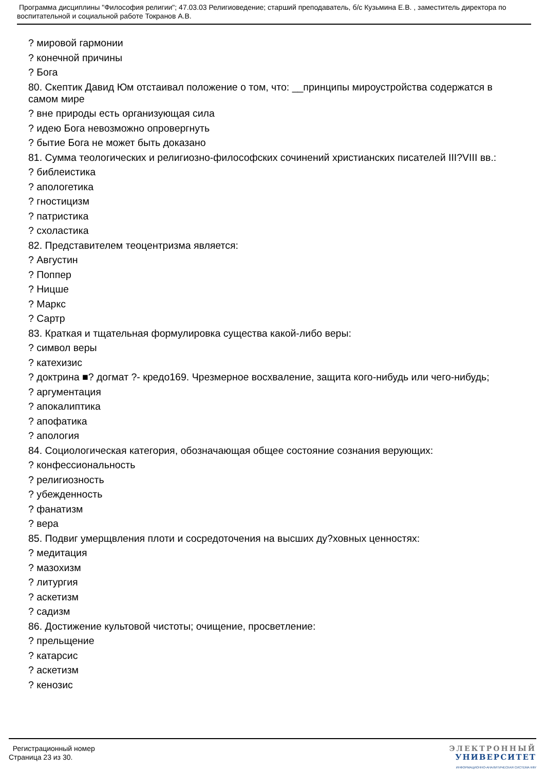Программа дисциплины "Философия религии"; 47.03.03 Религиоведение; старший преподаватель, б/с Кузьмина Е.В. , заместитель директора по воспитательной и социальной работе Токранов А.В.
? мировой гармонии
? конечной причины
? Бога
80. Скептик Давид Юм отстаивал положение о том, что: __принципы мироустройства содержатся в самом мире
? вне природы есть организующая сила
? идею Бога невозможно опровергнуть
? бытие Бога не может быть доказано
81. Сумма теологических и религиозно-философских сочинений христианских писателей III?VIII вв.:
? библеистика
? апологетика
? гностицизм
? патристика
? схоластика
82. Представителем теоцентризма является:
? Августин
? Поппер
? Ницше
? Маркс
? Сартр
83. Краткая и тщательная формулировка существа какой-либо веры:
? символ веры
? катехизис
? доктрина ■? догмат ?- кредо169. Чрезмерное восхваление, защита кого-нибудь или чего-нибудь;
? аргументация
? апокалиптика
? апофатика
? апология
84. Социологическая категория, обозначающая общее состояние сознания верующих:
? конфессиональность
? религиозность
? убежденность
? фанатизм
? вера
85. Подвиг умерщвления плоти и сосредоточения на высших ду?ховных ценностях:
? медитация
? мазохизм
? литургия
? аскетизм
? садизм
86. Достижение культовой чистоты; очищение, просветление:
? прельщение
? катарсис
? аскетизм
? кенозис
Регистрационный номер
Страница 23 из 30.
ЭЛЕКТРОННЫЙ
УНИВЕРСИТЕТ
ИНФОРМАЦИОННО-АНАЛИТИЧЕСКАЯ СИСТЕМА КФУ